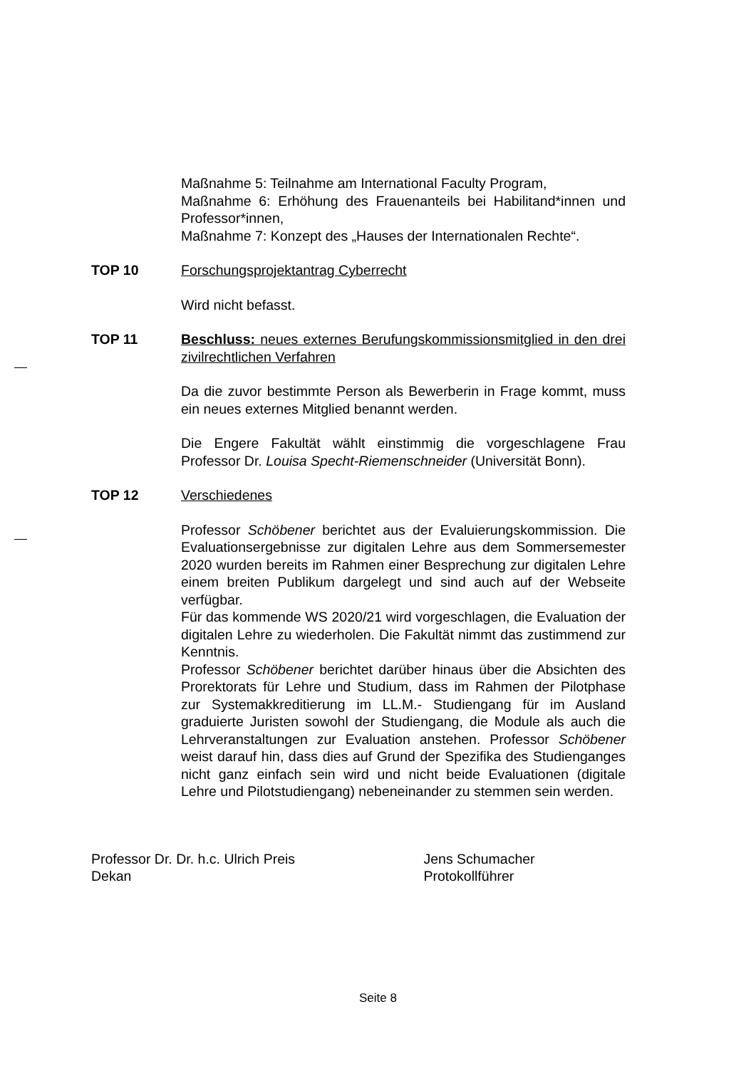Maßnahme 5: Teilnahme am International Faculty Program,
Maßnahme 6: Erhöhung des Frauenanteils bei Habilitand*innen und Professor*innen,
Maßnahme 7: Konzept des „Hauses der Internationalen Rechte“.
TOP 10 Forschungsprojektantrag Cyberrecht
Wird nicht befasst.
TOP 11 Beschluss: neues externes Berufungskommissionsmitglied in den drei zivilrechtlichen Verfahren
Da die zuvor bestimmte Person als Bewerberin in Frage kommt, muss ein neues externes Mitglied benannt werden.
Die Engere Fakultät wählt einstimmig die vorgeschlagene Frau Professor Dr. Louisa Specht-Riemenschneider (Universität Bonn).
TOP 12 Verschiedenes
Professor Schöbener berichtet aus der Evaluierungskommission. Die Evaluationsergebnisse zur digitalen Lehre aus dem Sommersemester 2020 wurden bereits im Rahmen einer Besprechung zur digitalen Lehre einem breiten Publikum dargelegt und sind auch auf der Webseite verfügbar.
Für das kommende WS 2020/21 wird vorgeschlagen, die Evaluation der digitalen Lehre zu wiederholen. Die Fakultät nimmt das zustimmend zur Kenntnis.
Professor Schöbener berichtet darüber hinaus über die Absichten des Prorektorats für Lehre und Studium, dass im Rahmen der Pilotphase zur Systemakkreditierung im LL.M.- Studiengang für im Ausland graduierte Juristen sowohl der Studiengang, die Module als auch die Lehrveranstaltungen zur Evaluation anstehen. Professor Schöbener weist darauf hin, dass dies auf Grund der Spezifika des Studienganges nicht ganz einfach sein wird und nicht beide Evaluationen (digitale Lehre und Pilotstudiengang) nebeneinander zu stemmen sein werden.
Professor Dr. Dr. h.c. Ulrich Preis
Dekan
Jens Schumacher
Protokollführer
Seite 8